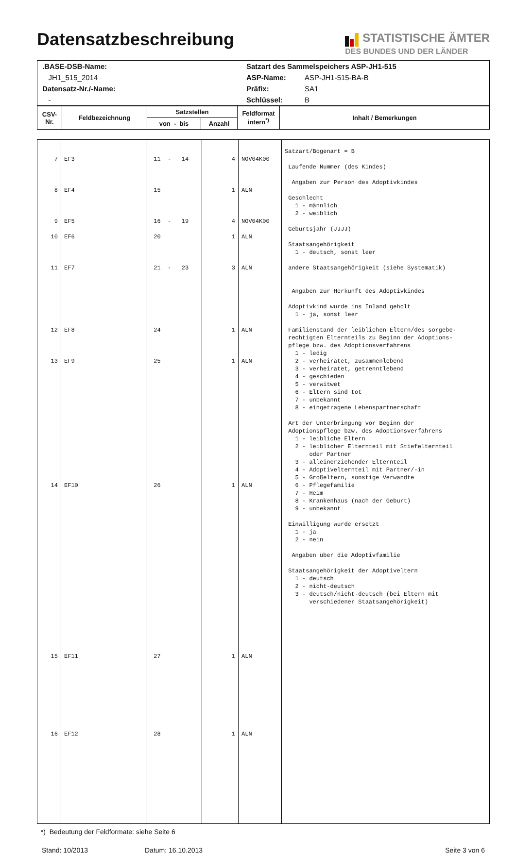Datensatzbeschreibung
STATISTISCHE ÄMTER
DES BUNDES UND DER LÄNDER
| .BASE-DSB-Name: | Satzart des Sammelspeichers ASP-JH1-515 | |
| JH1_515_2014 | ASP-Name: | ASP-JH1-515-BA-B |
| Datensatz-Nr./-Name: | Präfix: | SA1 |
| - | Schlüssel: | B |
| CSV- Nr. | Feldbezeichnung | Satzstellen | | Feldformat intern<sup>*)</sup> | Inhalt / Bemerkungen |
| --- | --- | --- | --- | --- | --- |
| | | von - bis | Anzahl | | |
| 7 | EF3 | 11 - 14 | 4 | NOV04K00 | Satzart/Bogenart = B Laufende Nummer (des Kindes) |
| 8 9 10 11 12 13 14 15 16 | EF4 EF5 EF6 EF7 EF8 EF9 EF10 EF11 EF12 | 15 16 - 19 20 21 - 23 24 25 26 27 28 | 1 4 1 3 1 1 1 1 1 | ALN NOV04K00 ALN ALN ALN ALN ALN ALN ALN | Angaben zur Person des Adoptivkindes Geschlecht 1 - männlich 2 - weiblich Geburtsjahr (JJJJ) Staatsangehörigkeit 1 - deutsch, sonst leer andere Staatsangehörigkeit (siehe Systematik) Angaben zur Herkunft des Adoptivkindes Adoptivkind wurde ins Inland geholt 1 - ja, sonst leer Familienstand der leiblichen Eltern/des sorgebe- rechtigten Elternteils zu Beginn der Adoptions- pflege bzw. des Adoptionsverfahrens 1 - ledig 2 - verheiratet, zusammenlebend 3 - verheiratet, getrenntlebend 4 - geschieden 5 - verwitwet 6 - Eltern sind tot 7 - unbekannt 8 - eingetragene Lebenspartnerschaft Art der Unterbringung vor Beginn der Adoptionspflege bzw. des Adoptionsverfahrens 1 - leibliche Eltern 2 - leiblicher Elternteil mit Stiefelternteil oder Partner 3 - alleinerziehender Elternteil 4 - Adoptivelternteil mit Partner/-in 5 - Großeltern, sonstige Verwandte 6 - Pflegefamilie 7 - Heim 8 - Krankenhaus (nach der Geburt) 9 - unbekannt Einwilligung wurde ersetzt 1 - ja 2 - nein Angaben über die Adoptivfamilie Staatsangehörigkeit der Adoptiveltern 1 - deutsch 2 - nicht-deutsch 3 - deutsch/nicht-deutsch (bei Eltern mit verschiedener Staatsangehörigkeit) |
*) Bedeutung der Feldformate: siehe Seite 6
Stand: 10/2013 Datum: 16.10.2013 Seite 3 von 6